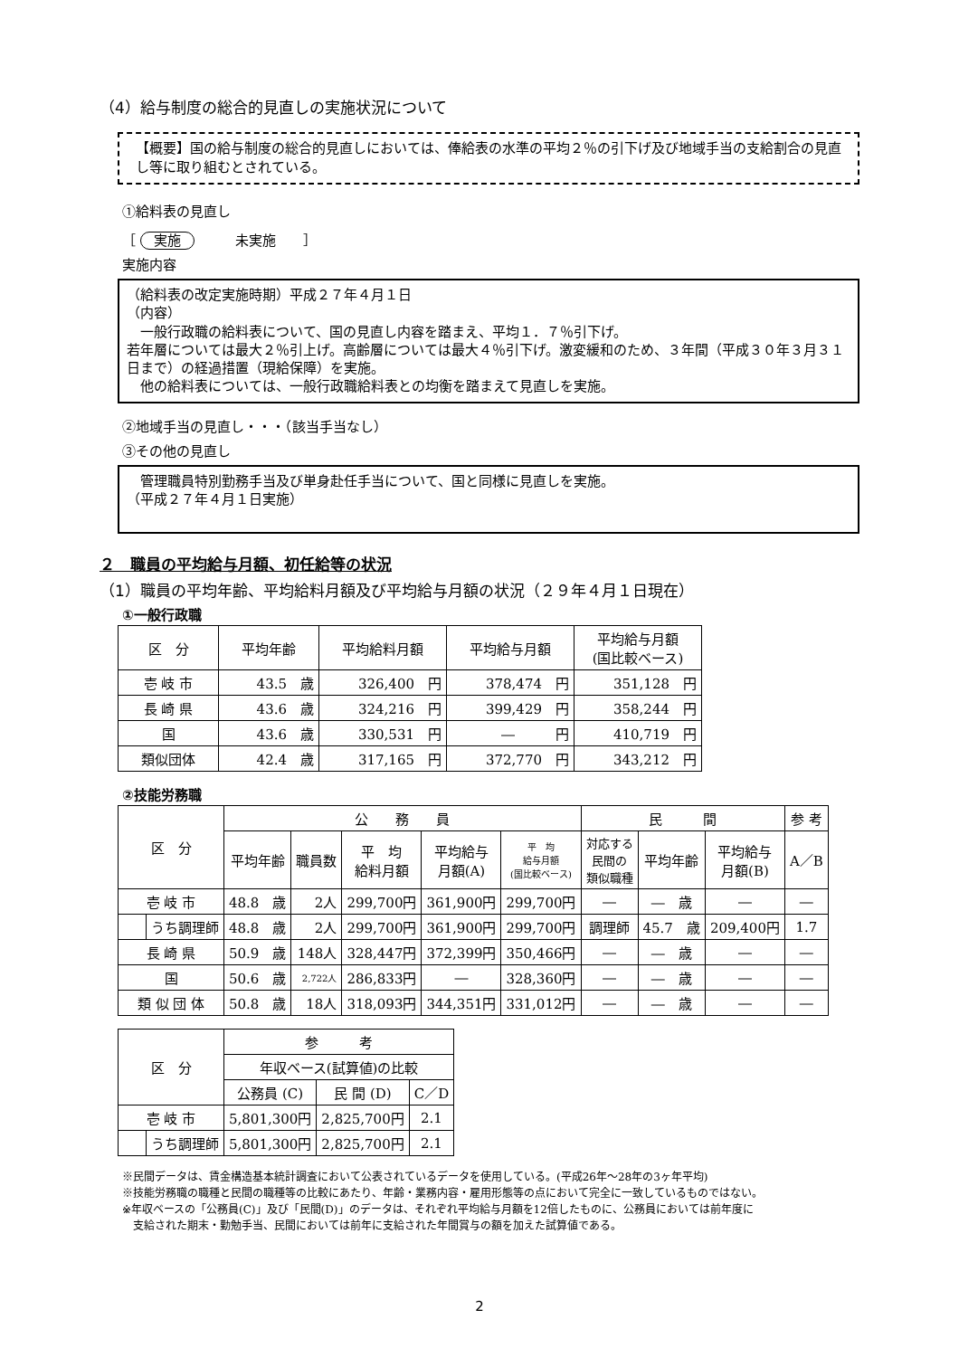（4）給与制度の総合的見直しの実施状況について
【概要】国の給与制度の総合的見直しにおいては、俸給表の水準の平均２％の引下げ及び地域手当の支給割合の見直し等に取り組むとされている。
①給料表の見直し
［ 実施　　　未実施　　］
実施内容
（給料表の改定実施時期）平成２７年４月１日
（内容）
　一般行政職の給料表について、国の見直し内容を踏まえ、平均１．７％引下げ。
若年層については最大２％引上げ。高齢層については最大４％引下げ。激変緩和のため、３年間（平成３０年３月３１日まで）の経過措置（現給保障）を実施。
　他の給料表については、一般行政職給料表との均衡を踏まえて見直しを実施。
②地域手当の見直し・・・（該当手当なし）
③その他の見直し
　管理職員特別勤務手当及び単身赴任手当について、国と同様に見直しを実施。
（平成２７年４月１日実施）
２　職員の平均給与月額、初任給等の状況
（1）職員の平均年齢、平均給料月額及び平均給与月額の状況（２９年４月１日現在）
①一般行政職
| 区 分 | 平均年齢 | 平均給料月額 | 平均給与月額 | 平均給与月額 (国比較ベース) |
| --- | --- | --- | --- | --- |
| 壱 岐 市 | 43.5 歳 | 326,400 円 | 378,474 円 | 351,128 円 |
| 長 崎 県 | 43.6 歳 | 324,216 円 | 399,429 円 | 358,244 円 |
| 国 | 43.6 歳 | 330,531 円 | ― 円 | 410,719 円 |
| 類似団体 | 42.4 歳 | 317,165 円 | 372,770 円 | 343,212 円 |
②技能労務職
| 区 分 | | 公 務 員 | | | | | 民 間 | | | 参 考 |
| --- | --- | --- | --- | --- | --- | --- | --- | --- | --- | --- |
| | | 平均年齢 | 職員数 | 平 均 給料月額 | 平均給与 月額(A) | 平 均 給与月額 (国比較ベース) | 対応する 民間の 類似職種 | 平均年齢 | 平均給与 月額(B) | A／B |
| 壱 岐 市 | | 48.8 歳 | 2人 | 299,700円 | 361,900円 | 299,700円 | ― | ― 歳 | ― | ― |
| | うち調理師 | 48.8 歳 | 2人 | 299,700円 | 361,900円 | 299,700円 | 調理師 | 45.7 歳 | 209,400円 | 1.7 |
| 長 崎 県 | | 50.9 歳 | 148人 | 328,447円 | 372,399円 | 350,466円 | ― | ― 歳 | ― | ― |
| 国 | | 50.6 歳 | 2,722人 | 286,833円 | ― | 328,360円 | ― | ― 歳 | ― | ― |
| 類 似 団 体 | | 50.8 歳 | 18人 | 318,093円 | 344,351円 | 331,012円 | ― | ― 歳 | ― | ― |
| 区 分 | | 参 考 | | |
| --- | --- | --- | --- | --- |
| | | 年収ベース(試算値)の比較 | | |
| | | 公務員 (C) | 民 間 (D) | C／D |
| 壱 岐 市 | | 5,801,300円 | 2,825,700円 | 2.1 |
| | うち調理師 | 5,801,300円 | 2,825,700円 | 2.1 |
※民間データは、賃金構造基本統計調査において公表されているデータを使用している。(平成26年～28年の3ヶ年平均)
※技能労務職の職種と民間の職種等の比較にあたり、年齢・業務内容・雇用形態等の点において完全に一致しているものではない。
※年収ベースの「公務員(C)」及び「民間(D)」のデータは、それぞれ平均給与月額を12倍したものに、公務員においては前年度に
　支給された期末・勤勉手当、民間においては前年に支給された年間賞与の額を加えた試算値である。
2